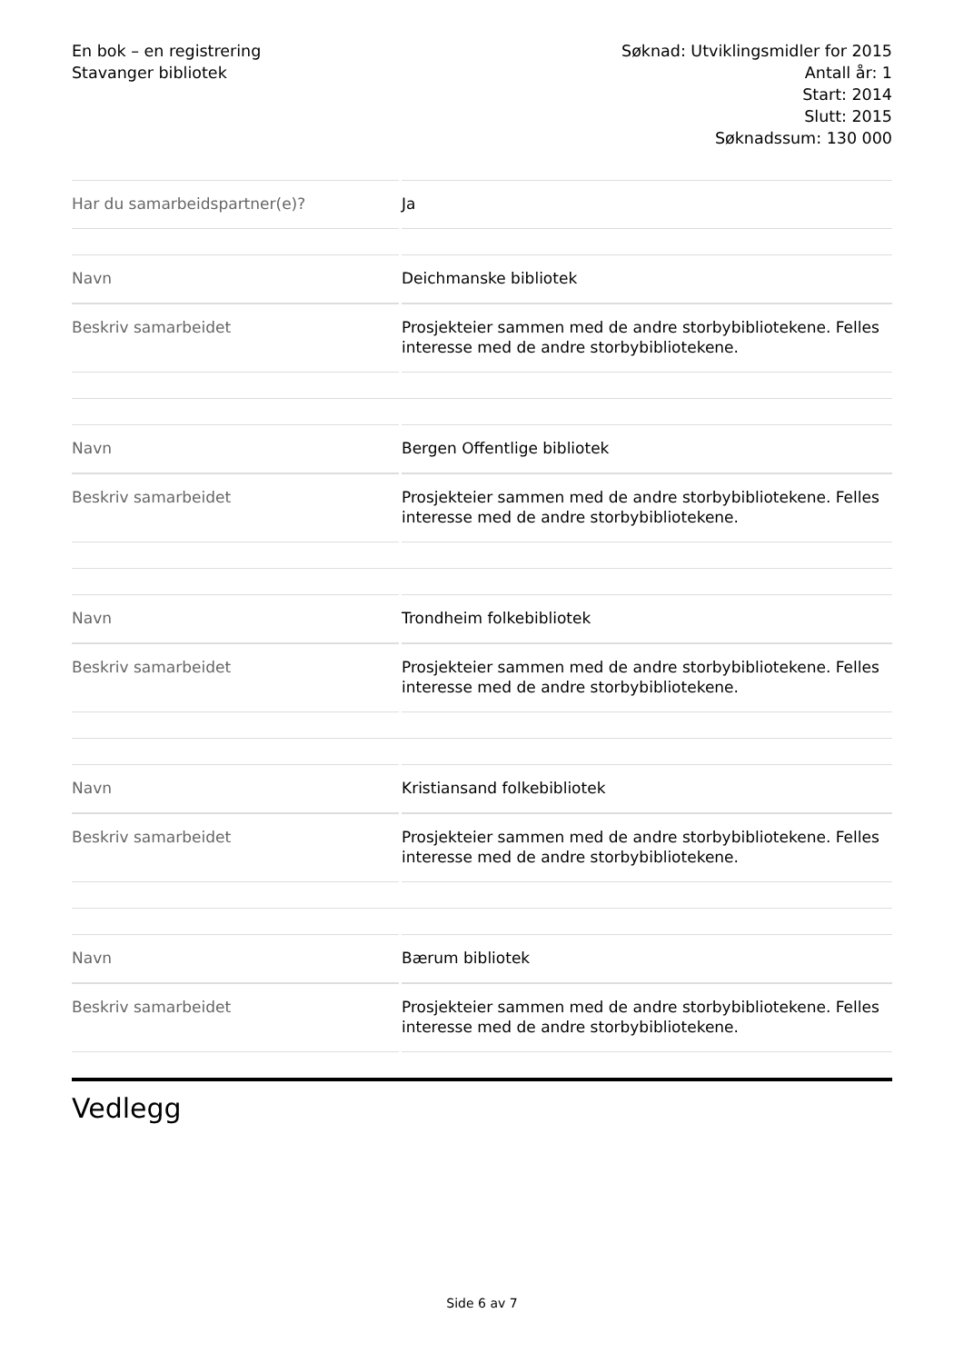En bok – en registrering
Stavanger bibliotek
Søknad: Utviklingsmidler for 2015
Antall år: 1
Start: 2014
Slutt: 2015
Søknadssum: 130 000
| Har du samarbeidspartner(e)? | Ja |
| Navn | Deichmanske bibliotek |
| Beskriv samarbeidet | Prosjekteier sammen med de andre storbybibliotekene. Felles interesse med de andre storbybibliotekene. |
| Navn | Bergen Offentlige bibliotek |
| Beskriv samarbeidet | Prosjekteier sammen med de andre storbybibliotekene. Felles interesse med de andre storbybibliotekene. |
| Navn | Trondheim folkebibliotek |
| Beskriv samarbeidet | Prosjekteier sammen med de andre storbybibliotekene. Felles interesse med de andre storbybibliotekene. |
| Navn | Kristiansand folkebibliotek |
| Beskriv samarbeidet | Prosjekteier sammen med de andre storbybibliotekene. Felles interesse med de andre storbybibliotekene. |
| Navn | Bærum bibliotek |
| Beskriv samarbeidet | Prosjekteier sammen med de andre storbybibliotekene. Felles interesse med de andre storbybibliotekene. |
Vedlegg
Side 6 av 7